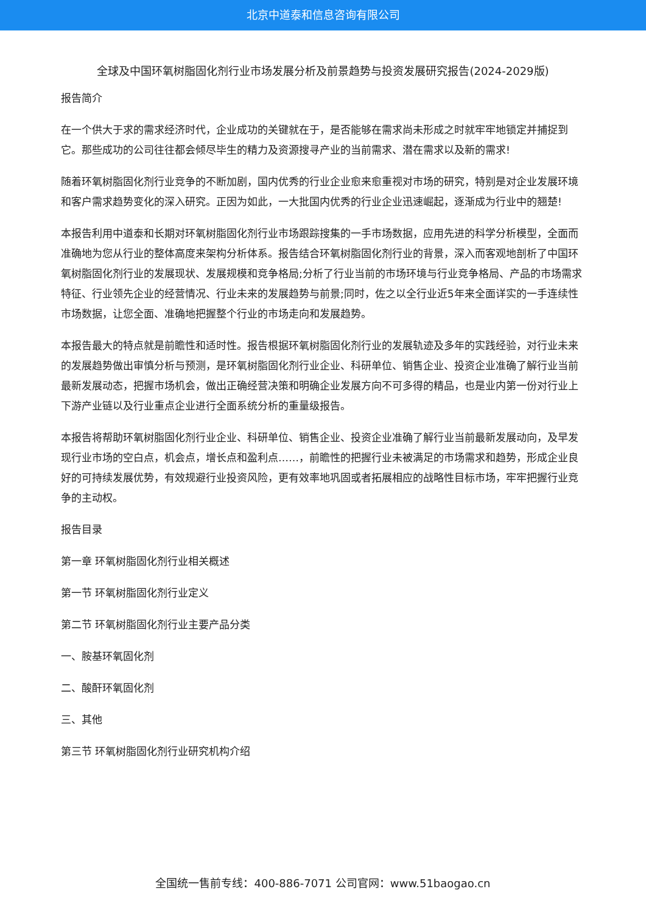北京中道泰和信息咨询有限公司
全球及中国环氧树脂固化剂行业市场发展分析及前景趋势与投资发展研究报告(2024-2029版)
报告简介
在一个供大于求的需求经济时代，企业成功的关键就在于，是否能够在需求尚未形成之时就牢牢地锁定并捕捉到它。那些成功的公司往往都会倾尽毕生的精力及资源搜寻产业的当前需求、潜在需求以及新的需求!
随着环氧树脂固化剂行业竞争的不断加剧，国内优秀的行业企业愈来愈重视对市场的研究，特别是对企业发展环境和客户需求趋势变化的深入研究。正因为如此，一大批国内优秀的行业企业迅速崛起，逐渐成为行业中的翘楚!
本报告利用中道泰和长期对环氧树脂固化剂行业市场跟踪搜集的一手市场数据，应用先进的科学分析模型，全面而准确地为您从行业的整体高度来架构分析体系。报告结合环氧树脂固化剂行业的背景，深入而客观地剖析了中国环氧树脂固化剂行业的发展现状、发展规模和竞争格局;分析了行业当前的市场环境与行业竞争格局、产品的市场需求特征、行业领先企业的经营情况、行业未来的发展趋势与前景;同时，佐之以全行业近5年来全面详实的一手连续性市场数据，让您全面、准确地把握整个行业的市场走向和发展趋势。
本报告最大的特点就是前瞻性和适时性。报告根据环氧树脂固化剂行业的发展轨迹及多年的实践经验，对行业未来的发展趋势做出审慎分析与预测，是环氧树脂固化剂行业企业、科研单位、销售企业、投资企业准确了解行业当前最新发展动态，把握市场机会，做出正确经营决策和明确企业发展方向不可多得的精品，也是业内第一份对行业上下游产业链以及行业重点企业进行全面系统分析的重量级报告。
本报告将帮助环氧树脂固化剂行业企业、科研单位、销售企业、投资企业准确了解行业当前最新发展动向，及早发现行业市场的空白点，机会点，增长点和盈利点……，前瞻性的把握行业未被满足的市场需求和趋势，形成企业良好的可持续发展优势，有效规避行业投资风险，更有效率地巩固或者拓展相应的战略性目标市场，牢牢把握行业竞争的主动权。
报告目录
第一章 环氧树脂固化剂行业相关概述
第一节 环氧树脂固化剂行业定义
第二节 环氧树脂固化剂行业主要产品分类
一、胺基环氧固化剂
二、酸酐环氧固化剂
三、其他
第三节 环氧树脂固化剂行业研究机构介绍
全国统一售前专线：400-886-7071 公司官网：www.51baogao.cn